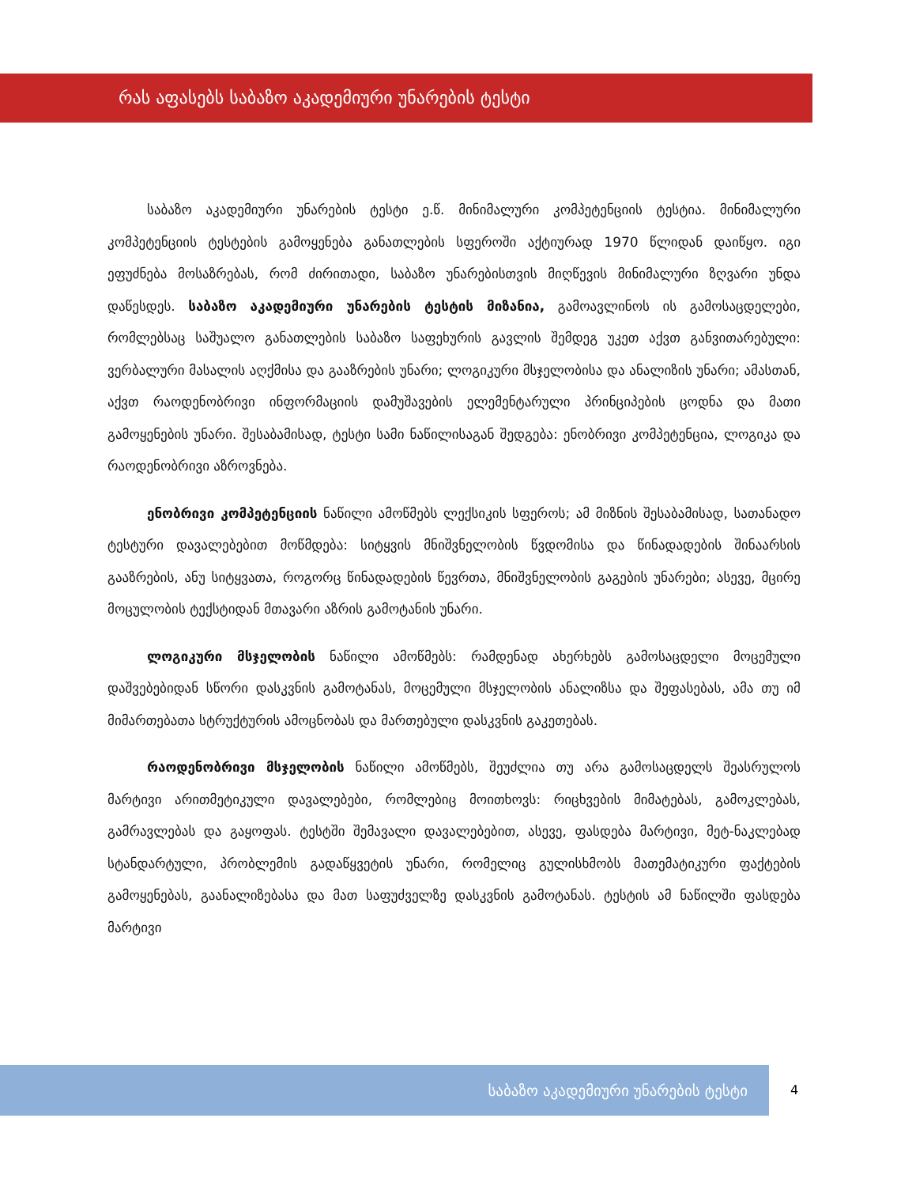რას აფასებს საბაზო აკადემიური უნარების ტესტი
საბაზო აკადემიური უნარების ტესტი ე.წ. მინიმალური კომპეტენციის ტესტია. მინიმალური კომპეტენციის ტესტების გამოყენება განათლების სფეროში აქტიურად 1970 წლიდან დაიწყო. იგი ეფუძნება მოსაზრებას, რომ ძირითადი, საბაზო უნარებისთვის მიღწევის მინიმალური ზღვარი უნდა დაწესდეს. საბაზო აკადემიური უნარების ტესტის მიზანია, გამოავლინოს ის გამოსაცდელები, რომლებსაც საშუალო განათლების საბაზო საფეხურის გავლის შემდეგ უკეთ აქვთ განვითარებული: ვერბალური მასალის აღქმისა და გააზრების უნარი; ლოგიკური მსჯელობისა და ანალიზის უნარი; ამასთან, აქვთ რაოდენობრივი ინფორმაციის დამუშავების ელემენტარული პრინციპების ცოდნა და მათი გამოყენების უნარი. შესაბამისად, ტესტი სამი ნაწილისაგან შედგება: ენობრივი კომპეტენცია, ლოგიკა და რაოდენობრივი აზროვნება.
ენობრივი კომპეტენციის ნაწილი ამოწმებს ლექსიკის სფეროს; ამ მიზნის შესაბამისად, სათანადო ტესტური დავალებებით მოწმდება: სიტყვის მნიშვნელობის წვდომისა და წინადადების შინაარსის გააზრების, ანუ სიტყვათა, როგორც წინადადების წევრთა, მნიშვნელობის გაგების უნარები; ასევე, მცირე მოცულობის ტექსტიდან მთავარი აზრის გამოტანის უნარი.
ლოგიკური მსჯელობის ნაწილი ამოწმებს: რამდენად ახერხებს გამოსაცდელი მოცემული დაშვებებიდან სწორი დასკვნის გამოტანას, მოცემული მსჯელობის ანალიზსა და შეფასებას, ამა თუ იმ მიმართებათა სტრუქტურის ამოცნობას და მართებული დასკვნის გაკეთებას.
რაოდენობრივი მსჯელობის ნაწილი ამოწმებს, შეუძლია თუ არა გამოსაცდელს შეასრულოს მარტივი არითმეტიკული დავალებები, რომლებიც მოითხოვს: რიცხვების მიმატებას, გამოკლებას, გამრავლებას და გაყოფას. ტესტში შემავალი დავალებებით, ასევე, ფასდება მარტივი, მეტ-ნაკლებად სტანდარტული, პრობლემის გადაწყვეტის უნარი, რომელიც გულისხმობს მათემატიკური ფაქტების გამოყენებას, გაანალიზებასა და მათ საფუძველზე დასკვნის გამოტანას. ტესტის ამ ნაწილში ფასდება მარტივი
საბაზო აკადემიური უნარების ტესტი 4